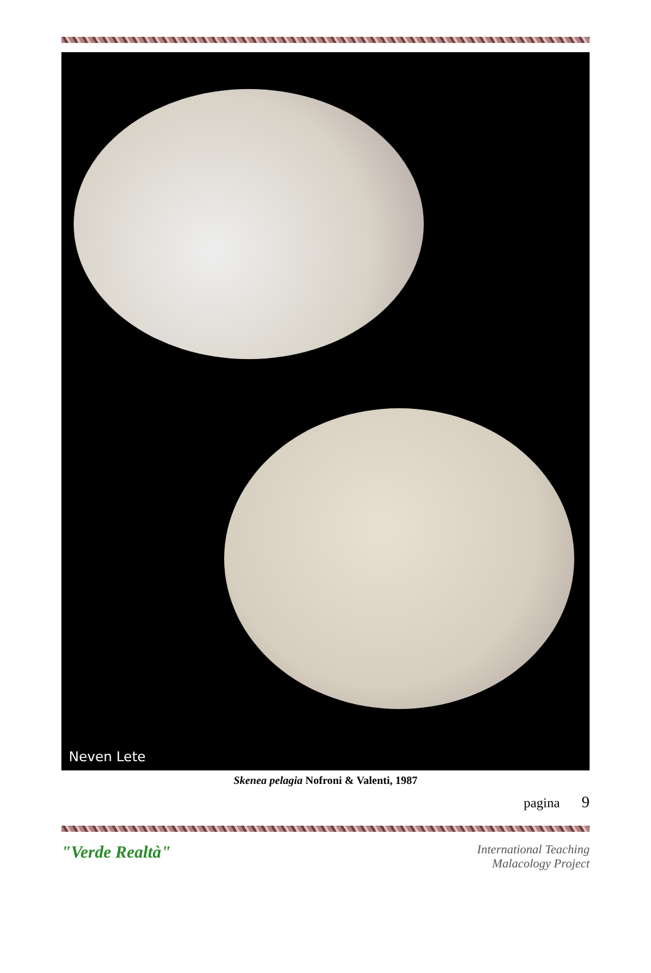Neven Lete
Skenea pelagia Nofroni & Valenti, 1987
pagina 9
"Verde Realtà"
International Teaching
Malacology Project